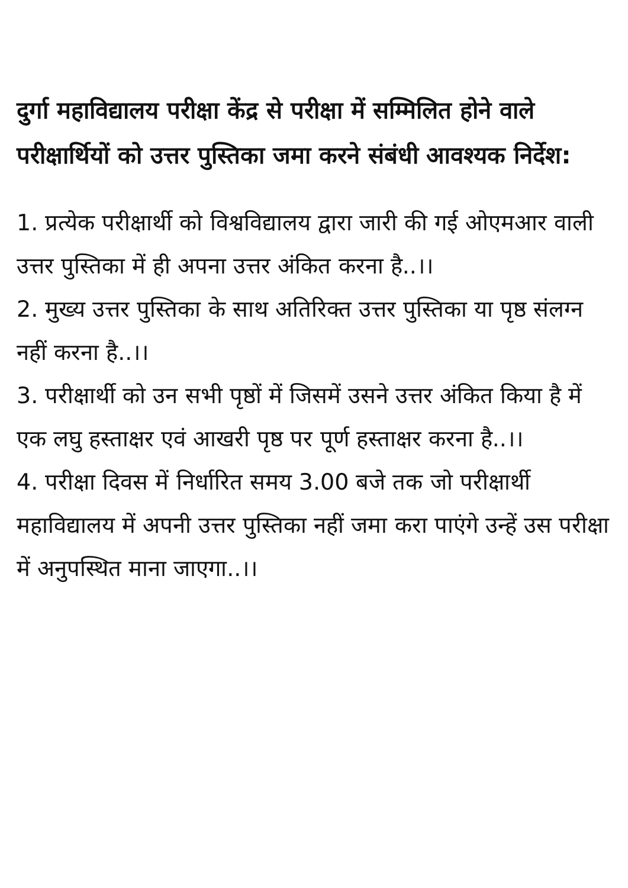दुर्गा महाविद्यालय परीक्षा केंद्र से परीक्षा में सम्मिलित होने वाले परीक्षार्थियों को उत्तर पुस्तिका जमा करने संबंधी आवश्यक निर्देश:
1. प्रत्येक परीक्षार्थी को विश्वविद्यालय द्वारा जारी की गई ओएमआर वाली उत्तर पुस्तिका में ही अपना उत्तर अंकित करना है..।।
2. मुख्य उत्तर पुस्तिका के साथ अतिरिक्त उत्तर पुस्तिका या पृष्ठ संलग्न नहीं करना है..।।
3. परीक्षार्थी को उन सभी पृष्ठों में जिसमें उसने उत्तर अंकित किया है में एक लघु हस्ताक्षर एवं आखरी पृष्ठ पर पूर्ण हस्ताक्षर करना है..।।
4. परीक्षा दिवस में निर्धारित समय 3.00 बजे तक जो परीक्षार्थी महाविद्यालय में अपनी उत्तर पुस्तिका नहीं जमा करा पाएंगे उन्हें उस परीक्षा में अनुपस्थित माना जाएगा..।।